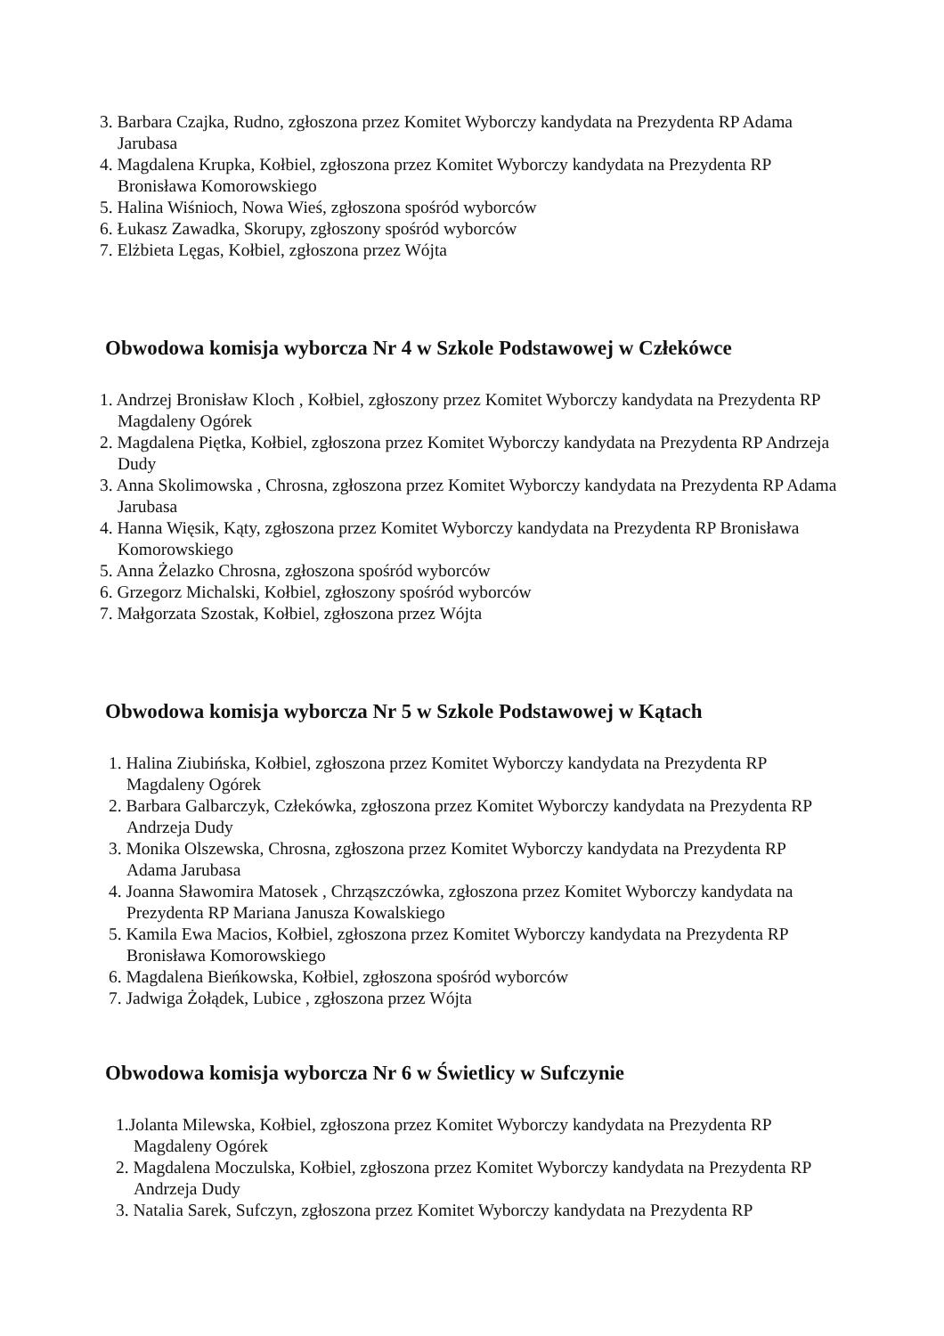3. Barbara Czajka, Rudno, zgłoszona przez Komitet Wyborczy kandydata na Prezydenta RP Adama Jarubasa
4. Magdalena Krupka, Kołbiel, zgłoszona przez Komitet Wyborczy kandydata na Prezydenta RP Bronisława Komorowskiego
5. Halina Wiśnioch, Nowa Wieś, zgłoszona spośród wyborców
6. Łukasz Zawadka, Skorupy, zgłoszony spośród wyborców
7. Elżbieta Lęgas, Kołbiel, zgłoszona przez Wójta
Obwodowa komisja wyborcza Nr 4 w Szkole Podstawowej w Człekówce
1. Andrzej Bronisław Kloch , Kołbiel, zgłoszony przez Komitet Wyborczy kandydata na Prezydenta RP Magdaleny Ogórek
2. Magdalena Piętka, Kołbiel, zgłoszona przez Komitet Wyborczy kandydata na Prezydenta RP Andrzeja Dudy
3. Anna Skolimowska , Chrosna, zgłoszona przez Komitet Wyborczy kandydata na Prezydenta RP Adama Jarubasa
4. Hanna Więsik, Kąty, zgłoszona przez Komitet Wyborczy kandydata na Prezydenta RP Bronisława Komorowskiego
5. Anna Żelazko Chrosna, zgłoszona spośród wyborców
6. Grzegorz Michalski, Kołbiel, zgłoszony spośród wyborców
7. Małgorzata Szostak, Kołbiel, zgłoszona przez Wójta
Obwodowa komisja wyborcza Nr 5 w Szkole Podstawowej w Kątach
1. Halina Ziubińska, Kołbiel, zgłoszona przez Komitet Wyborczy kandydata na Prezydenta RP Magdaleny Ogórek
2. Barbara Galbarczyk, Człekówka, zgłoszona przez Komitet Wyborczy kandydata na Prezydenta RP Andrzeja Dudy
3. Monika Olszewska, Chrosna, zgłoszona przez Komitet Wyborczy kandydata na Prezydenta RP Adama Jarubasa
4. Joanna Sławomira Matosek , Chrząszczówka, zgłoszona przez Komitet Wyborczy kandydata na Prezydenta RP Mariana Janusza Kowalskiego
5. Kamila Ewa Macios, Kołbiel, zgłoszona przez Komitet Wyborczy kandydata na Prezydenta RP Bronisława Komorowskiego
6. Magdalena Bieńkowska, Kołbiel, zgłoszona spośród wyborców
7. Jadwiga Żołądek, Lubice , zgłoszona przez Wójta
Obwodowa komisja wyborcza Nr 6 w Świetlicy w Sufczynie
1.Jolanta Milewska, Kołbiel, zgłoszona przez Komitet Wyborczy kandydata na Prezydenta RP Magdaleny Ogórek
2. Magdalena Moczulska, Kołbiel, zgłoszona przez Komitet Wyborczy kandydata na Prezydenta RP Andrzeja Dudy
3. Natalia Sarek, Sufczyn, zgłoszona przez Komitet Wyborczy kandydata na Prezydenta RP